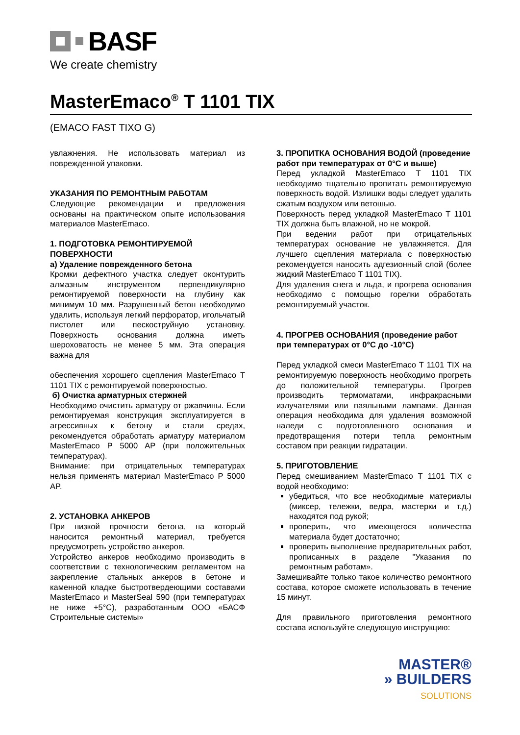BASF
We create chemistry
MasterEmaco<sup>®</sup> T 1101 TIX
(EMACO FAST TIXO G)
увлажнения. Не использовать материал из поврежденной упаковки.
УКАЗАНИЯ ПО РЕМОНТНЫМ РАБОТАМ
Следующие рекомендации и предложения основаны на практическом опыте использования материалов MasterEmaco.
1. ПОДГОТОВКА РЕМОНТИРУЕМОЙ ПОВЕРХНОСТИ
а) Удаление поврежденного бетона
Кромки дефектного участка следует оконтурить алмазным инструментом перпендикулярно ремонтируемой поверхности на глубину как минимум 10 мм. Разрушенный бетон необходимо удалить, используя легкий перфоратор, игольчатый пистолет или пескоструйную установку. Поверхность основания должна иметь шероховатость не менее 5 мм. Эта операция важна для
обеспечения хорошего сцепления MasterEmaco T 1101 TIX с ремонтируемой поверхностью.
б) Очистка арматурных стержней
Необходимо очистить арматуру от ржавчины. Если ремонтируемая конструкция эксплуатируется в агрессивных к бетону и стали средах, рекомендуется обработать арматуру материалом MasterEmaco P 5000 AP (при положительных температурах).
Внимание: при отрицательных температурах нельзя применять материал MasterEmaco P 5000 AP.
2. УСТАНОВКА АНКЕРОВ
При низкой прочности бетона, на который наносится ремонтный материал, требуется предусмотреть устройство анкеров.
Устройство анкеров необходимо производить в соответствии с технологическим регламентом на закрепление стальных анкеров в бетоне и каменной кладке быстротвердеющими составами MasterEmaco и MasterSeal 590 (при температурах не ниже +5°C), разработанным ООО «БАСФ Строительные системы»
3. ПРОПИТКА ОСНОВАНИЯ ВОДОЙ (проведение работ при температурах от 0°C и выше)
Перед укладкой MasterEmaco T 1101 TIX необходимо тщательно пропитать ремонтируемую поверхность водой. Излишки воды следует удалить сжатым воздухом или ветошью.
Поверхность перед укладкой MasterEmaco T 1101 TIX должна быть влажной, но не мокрой.
При ведении работ при отрицательных температурах основание не увлажняется. Для лучшего сцепления материала с поверхностью рекомендуется наносить адгезионный слой (более жидкий MasterEmaco T 1101 TIX).
Для удаления снега и льда, и прогрева основания необходимо с помощью горелки обработать ремонтируемый участок.
4. ПРОГРЕВ ОСНОВАНИЯ (проведение работ при температурах от 0°C до -10°C)
Перед укладкой смеси MasterEmaco T 1101 TIX на ремонтируемую поверхность необходимо прогреть до положительной температуры. Прогрев производить термоматами, инфракрасными излучателями или паяльными лампами. Данная операция необходима для удаления возможной наледи с подготовленного основания и предотвращения потери тепла ремонтным составом при реакции гидратации.
5. ПРИГОТОВЛЕНИЕ
Перед смешиванием MasterEmaco T 1101 TIX с водой необходимо:
убедиться, что все необходимые материалы (миксер, тележки, ведра, мастерки и т.д.) находятся под рукой;
проверить, что имеющегося количества материала будет достаточно;
проверить выполнение предварительных работ, прописанных в разделе "Указания по ремонтным работам».
Замешивайте только такое количество ремонтного состава, которое сможете использовать в течение 15 минут.
Для правильного приготовления ремонтного состава используйте следующую инструкцию:
MASTER®
» BUILDERS
SOLUTIONS